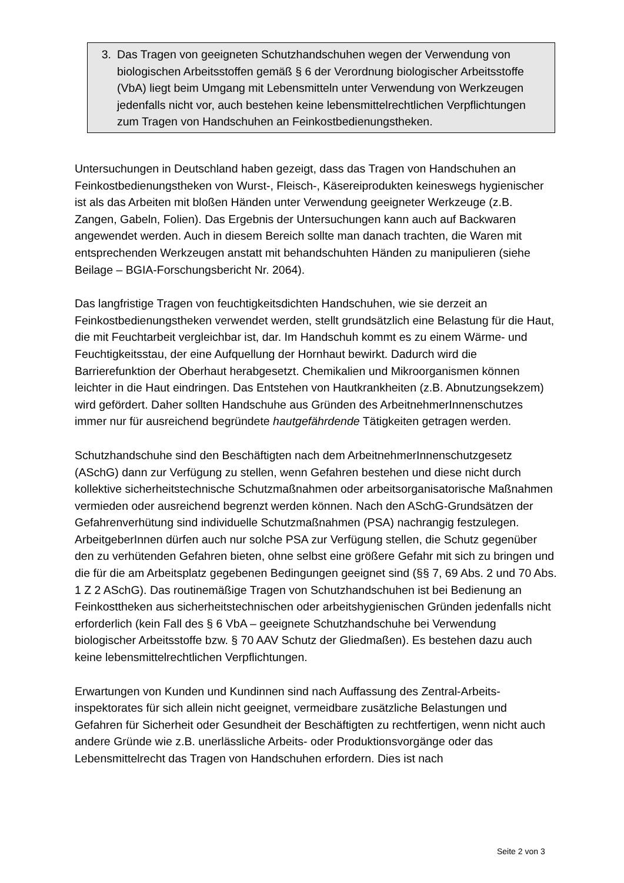3. Das Tragen von geeigneten Schutzhandschuhen wegen der Verwendung von biologischen Arbeitsstoffen gemäß § 6 der Verordnung biologischer Arbeits­stoffe (VbA) liegt beim Umgang mit Lebensmitteln unter Verwendung von Werkzeugen jedenfalls nicht vor, auch bestehen keine lebensmittelrechtlichen Verpflichtungen zum Tragen von Handschuhen an Feinkostbedienungs­theken.
Untersuchungen in Deutschland haben gezeigt, dass das Tragen von Handschuhen an Feinkostbedienungstheken von Wurst-, Fleisch-, Käsereiprodukten keineswegs hygienischer ist als das Arbeiten mit bloßen Händen unter Verwendung geeigneter Werkzeuge (z.B. Zangen, Gabeln, Folien). Das Ergebnis der Untersuchungen kann auch auf Backwaren angewendet werden. Auch in diesem Bereich sollte man danach trachten, die Waren mit entsprechenden Werkzeugen anstatt mit behandschuhten Händen zu manipulieren (siehe Beilage – BGIA-Forschungsbericht Nr. 2064).
Das langfristige Tragen von feuchtigkeitsdichten Handschuhen, wie sie derzeit an Feinkostbedienungstheken verwendet werden, stellt grundsätzlich eine Belastung für die Haut, die mit Feuchtarbeit vergleichbar ist, dar. Im Handschuh kommt es zu einem Wärme- und Feuchtigkeitsstau, der eine Aufquellung der Hornhaut bewirkt. Dadurch wird die Barrierefunktion der Oberhaut herabgesetzt. Chemikalien und Mikroorganismen können leichter in die Haut eindringen. Das Entstehen von Haut­krankheiten (z.B. Abnutzungsekzem) wird gefördert. Daher sollten Handschuhe aus Gründen des ArbeitnehmerInnenschutzes immer nur für ausreichend begründete hautgefährdende Tätigkeiten getragen werden.
Schutzhandschuhe sind den Beschäftigten nach dem ArbeitnehmerInnenschutz­gesetz (ASchG) dann zur Verfügung zu stellen, wenn Gefahren bestehen und diese nicht durch kollektive sicherheitstechnische Schutzmaßnahmen oder arbeitsorga­nisatorische Maßnahmen vermieden oder ausreichend begrenzt werden können. Nach den ASchG-Grundsätzen der Gefahrenverhütung sind individuelle Schutzmaß­nahmen (PSA) nachrangig festzulegen. ArbeitgeberInnen dürfen auch nur solche PSA zur Verfügung stellen, die Schutz gegenüber den zu verhütenden Gefahren bieten, ohne selbst eine größere Gefahr mit sich zu bringen und die für die am Arbeitsplatz gegebenen Bedingungen geeignet sind (§§ 7, 69 Abs. 2 und 70 Abs. 1 Z 2 ASchG). Das routinemäßige Tragen von Schutzhandschuhen ist bei Bedienung an Feinkosttheken aus sicherheitstechnischen oder arbeitshygienischen Gründen jedenfalls nicht erforderlich (kein Fall des § 6 VbA – geeignete Schutzhandschuhe bei Verwendung biologischer Arbeitsstoffe bzw. § 70 AAV Schutz der Gliedmaßen). Es bestehen dazu auch keine lebensmittelrechtlichen Verpflichtungen.
Erwartungen von Kunden und Kundinnen sind nach Auffassung des Zentral-Arbeits­inspektorates für sich allein nicht geeignet, vermeidbare zusätzliche Belastungen und Gefahren für Sicherheit oder Gesundheit der Beschäftigten zu rechtfertigen, wenn nicht auch andere Gründe wie z.B. unerlässliche Arbeits- oder Produktionsvorgänge oder das Lebensmittelrecht das Tragen von Handschuhen erfordern. Dies ist nach
Seite 2 von 3